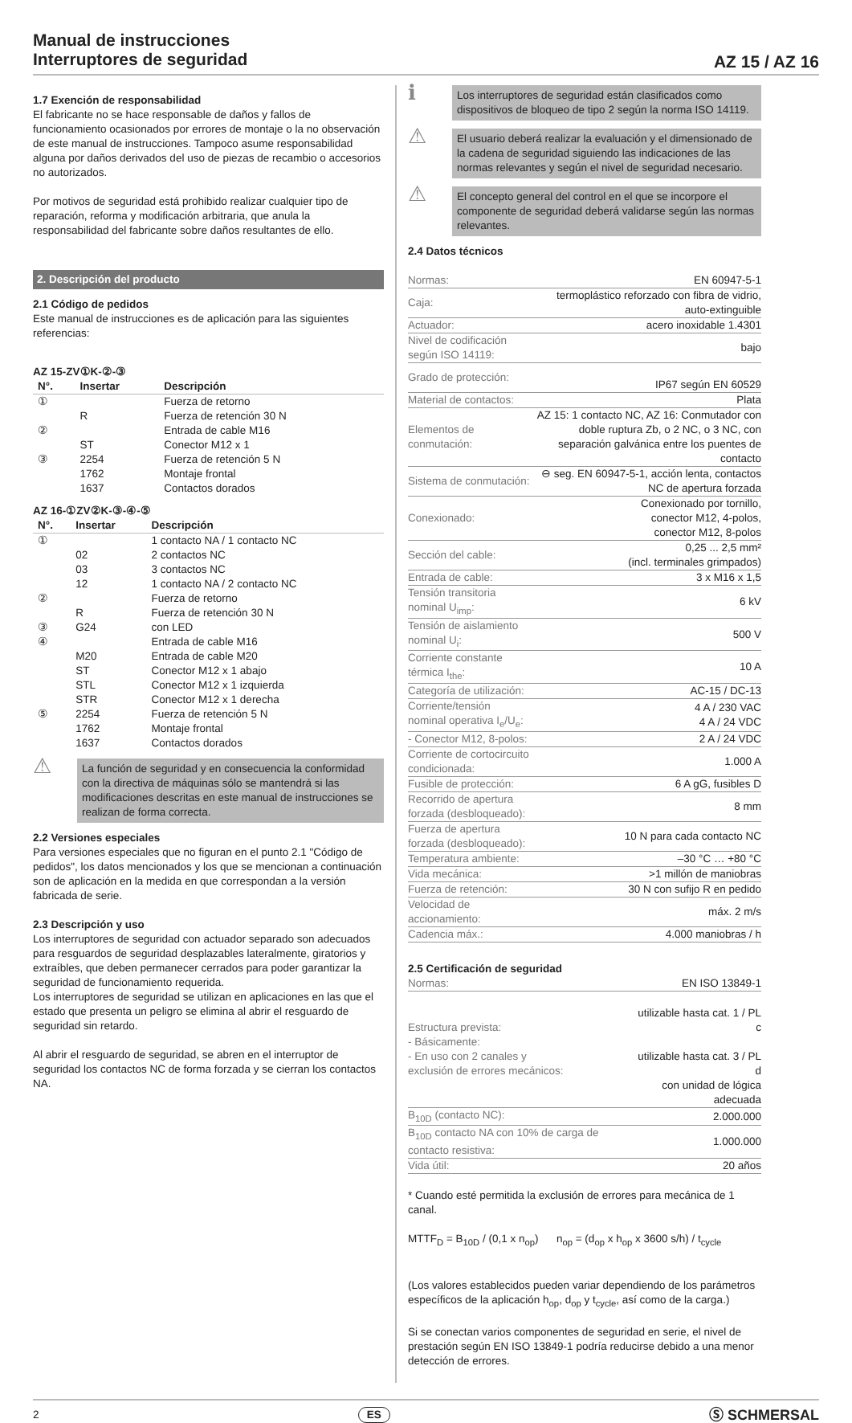Manual de instrucciones
Interruptores de seguridad
AZ 15 / AZ 16
1.7 Exención de responsabilidad
El fabricante no se hace responsable de daños y fallos de funcionamiento ocasionados por errores de montaje o la no observación de este manual de instrucciones. Tampoco asume responsabilidad alguna por daños derivados del uso de piezas de recambio o accesorios no autorizados.
Por motivos de seguridad está prohibido realizar cualquier tipo de reparación, reforma y modificación arbitraria, que anula la responsabilidad del fabricante sobre daños resultantes de ello.
2. Descripción del producto
2.1 Código de pedidos
Este manual de instrucciones es de aplicación para las siguientes referencias:
AZ 15-ZV①K-②-③
| N°. | Insertar | Descripción |
| --- | --- | --- |
| ① | | Fuerza de retorno |
| | R | Fuerza de retención 30 N |
| ② | | Entrada de cable M16 |
| | ST | Conector M12 x 1 |
| ③ | 2254 | Fuerza de retención 5 N |
| | 1762 | Montaje frontal |
| | 1637 | Contactos dorados |
AZ 16-①ZV②K-③-④-⑤
| N°. | Insertar | Descripción |
| --- | --- | --- |
| ① | | 1 contacto NA / 1 contacto NC |
| | 02 | 2 contactos NC |
| | 03 | 3 contactos NC |
| | 12 | 1 contacto NA / 2 contacto NC |
| ② | | Fuerza de retorno |
| | R | Fuerza de retención 30 N |
| ③ | G24 | con LED |
| ④ | | Entrada de cable M16 |
| | M20 | Entrada de cable M20 |
| | ST | Conector M12 x 1 abajo |
| | STL | Conector M12 x 1 izquierda |
| | STR | Conector M12 x 1 derecha |
| ⑤ | 2254 | Fuerza de retención 5 N |
| | 1762 | Montaje frontal |
| | 1637 | Contactos dorados |
⚠
La función de seguridad y en consecuencia la conformidad con la directiva de máquinas sólo se mantendrá si las modificaciones descritas en este manual de instrucciones se realizan de forma correcta.
2.2 Versiones especiales
Para versiones especiales que no figuran en el punto 2.1 "Código de pedidos", los datos mencionados y los que se mencionan a continuación son de aplicación en la medida en que correspondan a la versión fabricada de serie.
2.3 Descripción y uso
Los interruptores de seguridad con actuador separado son adecuados para resguardos de seguridad desplazables lateralmente, giratorios y extraíbles, que deben permanecer cerrados para poder garantizar la seguridad de funcionamiento requerida.
Los interruptores de seguridad se utilizan en aplicaciones en las que el estado que presenta un peligro se elimina al abrir el resguardo de seguridad sin retardo.
Al abrir el resguardo de seguridad, se abren en el interruptor de seguridad los contactos NC de forma forzada y se cierran los contactos NA.
ℹ
Los interruptores de seguridad están clasificados como dispositivos de bloqueo de tipo 2 según la norma ISO 14119.
⚠
El usuario deberá realizar la evaluación y el dimensionado de la cadena de seguridad siguiendo las indicaciones de las normas relevantes y según el nivel de seguridad necesario.
⚠
El concepto general del control en el que se incorpore el componente de seguridad deberá validarse según las normas relevantes.
2.4 Datos técnicos
| Normas: | EN 60947-5-1 |
| Caja: | termoplástico reforzado con fibra de vidrio, auto-extinguible |
| Actuador: | acero inoxidable 1.4301 |
| Nivel de codificación según ISO 14119: | bajo |
| Grado de protección: | IP67 según EN 60529 |
| Material de contactos: | Plata |
| Elementos de conmutación: | AZ 15: 1 contacto NC, AZ 16: Conmutador con doble ruptura Zb, o 2 NC, o 3 NC, con separación galvánica entre los puentes de contacto |
| Sistema de conmutación: | ⊖ seg. EN 60947-5-1, acción lenta, contactos NC de apertura forzada |
| Conexionado: | Conexionado por tornillo, conector M12, 4-polos, conector M12, 8-polos |
| Sección del cable: | 0,25 ... 2,5 mm² (incl. terminales grimpados) |
| Entrada de cable: | 3 x M16 x 1,5 |
| Tensión transitoria nominal U<sub>imp</sub>: | 6 kV |
| Tensión de aislamiento nominal U<sub>i</sub>: | 500 V |
| Corriente constante térmica I<sub>the</sub>: | 10 A |
| Categoría de utilización: | AC-15 / DC-13 |
| Corriente/tensión nominal operativa I<sub>e</sub>/U<sub>e</sub>: | 4 A / 230 VAC 4 A / 24 VDC |
| - Conector M12, 8-polos: | 2 A / 24 VDC |
| Corriente de cortocircuito condicionada: | 1.000 A |
| Fusible de protección: | 6 A gG, fusibles D |
| Recorrido de apertura forzada (desbloqueado): | 8 mm |
| Fuerza de apertura forzada (desbloqueado): | 10 N para cada contacto NC |
| Temperatura ambiente: | –30 °C … +80 °C |
| Vida mecánica: | >1 millón de maniobras |
| Fuerza de retención: | 30 N con sufijo R en pedido |
| Velocidad de accionamiento: | máx. 2 m/s |
| Cadencia máx.: | 4.000 maniobras / h |
2.5 Certificación de seguridad
| Normas: | EN ISO 13849-1 |
| Estructura prevista: - Básicamente: - En uso con 2 canales y exclusión de errores mecánicos: | utilizable hasta cat. 1 / PL c utilizable hasta cat. 3 / PL d con unidad de lógica adecuada |
| B<sub>10D</sub> (contacto NC): | 2.000.000 |
| B<sub>10D</sub> contacto NA con 10% de carga de contacto resistiva: | 1.000.000 |
| Vida útil: | 20 años |
* Cuando esté permitida la exclusión de errores para mecánica de 1 canal.
MTTF<sub>D</sub> = B<sub>10D</sub> / (0,1 x n<sub>op</sub>) n<sub>op</sub> = (d<sub>op</sub> x h<sub>op</sub> x 3600 s/h) / t<sub>cycle</sub>
(Los valores establecidos pueden variar dependiendo de los parámetros específicos de la aplicación h<sub>op</sub>, d<sub>op</sub> y t<sub>cycle</sub>, así como de la carga.)
Si se conectan varios componentes de seguridad en serie, el nivel de prestación según EN ISO 13849-1 podría reducirse debido a una menor detección de errores.
2 ES Ⓢ SCHMERSAL